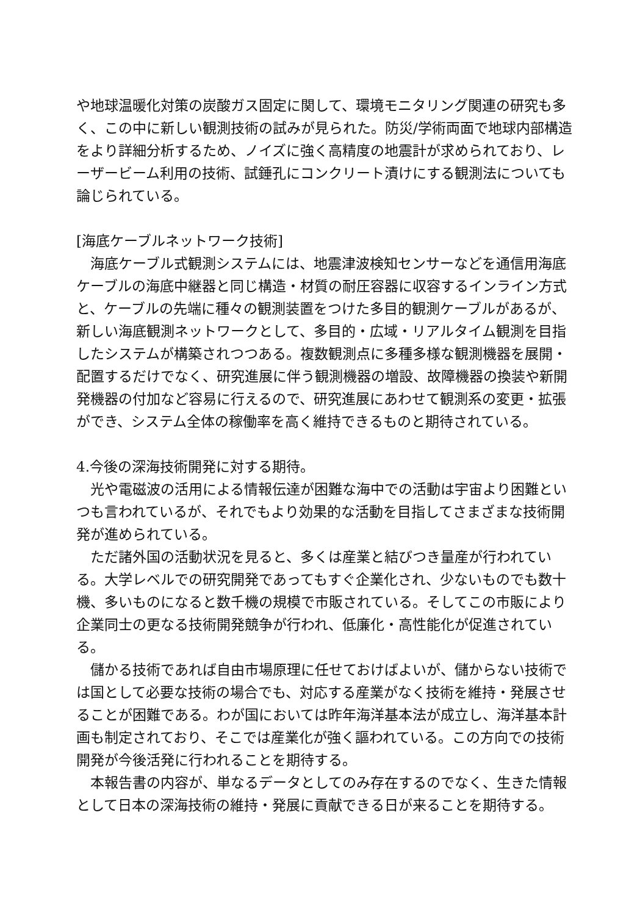や地球温暖化対策の炭酸ガス固定に関して、環境モニタリング関連の研究も多く、この中に新しい観測技術の試みが見られた。防災/学術両面で地球内部構造をより詳細分析するため、ノイズに強く高精度の地震計が求められており、レーザービーム利用の技術、試錘孔にコンクリート漬けにする観測法についても論じられている。
[海底ケーブルネットワーク技術]
　海底ケーブル式観測システムには、地震津波検知センサーなどを通信用海底ケーブルの海底中継器と同じ構造・材質の耐圧容器に収容するインライン方式と、ケーブルの先端に種々の観測装置をつけた多目的観測ケーブルがあるが、新しい海底観測ネットワークとして、多目的・広域・リアルタイム観測を目指したシステムが構築されつつある。複数観測点に多種多様な観測機器を展開・配置するだけでなく、研究進展に伴う観測機器の増設、故障機器の換装や新開発機器の付加など容易に行えるので、研究進展にあわせて観測系の変更・拡張ができ、システム全体の稼働率を高く維持できるものと期待されている。
4.今後の深海技術開発に対する期待。
　光や電磁波の活用による情報伝達が困難な海中での活動は宇宙より困難といつも言われているが、それでもより効果的な活動を目指してさまざまな技術開発が進められている。
　ただ諸外国の活動状況を見ると、多くは産業と結びつき量産が行われている。大学レベルでの研究開発であってもすぐ企業化され、少ないものでも数十機、多いものになると数千機の規模で市販されている。そしてこの市販により企業同士の更なる技術開発競争が行われ、低廉化・高性能化が促進されている。
　儲かる技術であれば自由市場原理に任せておけばよいが、儲からない技術では国として必要な技術の場合でも、対応する産業がなく技術を維持・発展させることが困難である。わが国においては昨年海洋基本法が成立し、海洋基本計画も制定されており、そこでは産業化が強く謳われている。この方向での技術開発が今後活発に行われることを期待する。
　本報告書の内容が、単なるデータとしてのみ存在するのでなく、生きた情報として日本の深海技術の維持・発展に貢献できる日が来ることを期待する。